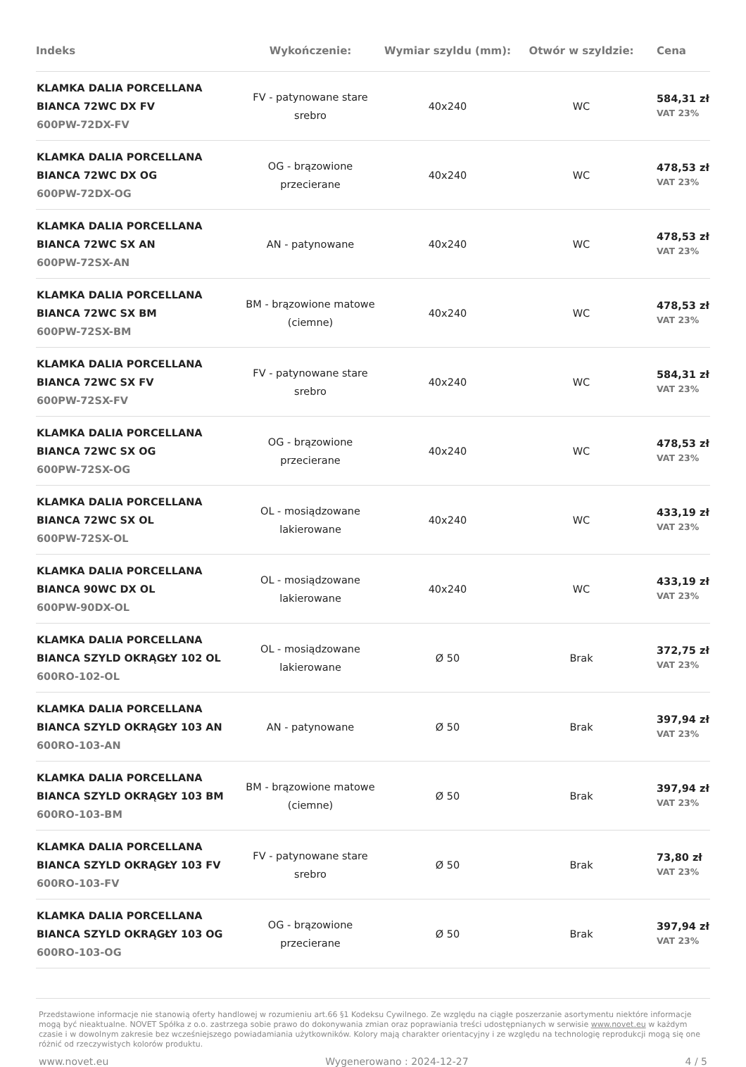| Indeks | Wykończenie: | Wymiar szyldu (mm): | Otwór w szyldzie: | Cena |
| --- | --- | --- | --- | --- |
| KLAMKA DALIA PORCELLANA BIANCA 72WC DX FV 600PW-72DX-FV | FV - patynowane stare srebro | 40x240 | WC | 584,31 zł VAT 23% |
| KLAMKA DALIA PORCELLANA BIANCA 72WC DX OG 600PW-72DX-OG | OG - brązowione przecierane | 40x240 | WC | 478,53 zł VAT 23% |
| KLAMKA DALIA PORCELLANA BIANCA 72WC SX AN 600PW-72SX-AN | AN - patynowane | 40x240 | WC | 478,53 zł VAT 23% |
| KLAMKA DALIA PORCELLANA BIANCA 72WC SX BM 600PW-72SX-BM | BM - brązowione matowe (ciemne) | 40x240 | WC | 478,53 zł VAT 23% |
| KLAMKA DALIA PORCELLANA BIANCA 72WC SX FV 600PW-72SX-FV | FV - patynowane stare srebro | 40x240 | WC | 584,31 zł VAT 23% |
| KLAMKA DALIA PORCELLANA BIANCA 72WC SX OG 600PW-72SX-OG | OG - brązowione przecierane | 40x240 | WC | 478,53 zł VAT 23% |
| KLAMKA DALIA PORCELLANA BIANCA 72WC SX OL 600PW-72SX-OL | OL - mosiądzowane lakierowane | 40x240 | WC | 433,19 zł VAT 23% |
| KLAMKA DALIA PORCELLANA BIANCA 90WC DX OL 600PW-90DX-OL | OL - mosiądzowane lakierowane | 40x240 | WC | 433,19 zł VAT 23% |
| KLAMKA DALIA PORCELLANA BIANCA SZYLD OKRĄGŁY 102 OL 600RO-102-OL | OL - mosiądzowane lakierowane | Ø 50 | Brak | 372,75 zł VAT 23% |
| KLAMKA DALIA PORCELLANA BIANCA SZYLD OKRĄGŁY 103 AN 600RO-103-AN | AN - patynowane | Ø 50 | Brak | 397,94 zł VAT 23% |
| KLAMKA DALIA PORCELLANA BIANCA SZYLD OKRĄGŁY 103 BM 600RO-103-BM | BM - brązowione matowe (ciemne) | Ø 50 | Brak | 397,94 zł VAT 23% |
| KLAMKA DALIA PORCELLANA BIANCA SZYLD OKRĄGŁY 103 FV 600RO-103-FV | FV - patynowane stare srebro | Ø 50 | Brak | 73,80 zł VAT 23% |
| KLAMKA DALIA PORCELLANA BIANCA SZYLD OKRĄGŁY 103 OG 600RO-103-OG | OG - brązowione przecierane | Ø 50 | Brak | 397,94 zł VAT 23% |
Przedstawione informacje nie stanowią oferty handlowej w rozumieniu art.66 §1 Kodeksu Cywilnego. Ze względu na ciągłe poszerzanie asortymentu niektóre informacje mogą być nieaktualne. NOVET Spółka z o.o. zastrzega sobie prawo do dokonywania zmian oraz poprawiania treści udostępnianych w serwisie www.novet.eu w każdym czasie i w dowolnym zakresie bez wcześniejszego powiadamiania użytkowników. Kolory mają charakter orientacyjny i ze względu na technologię reprodukcji mogą się one różnić od rzeczywistych kolorów produktu.
www.novet.eu Wygenerowano : 2024-12-27 4 / 5